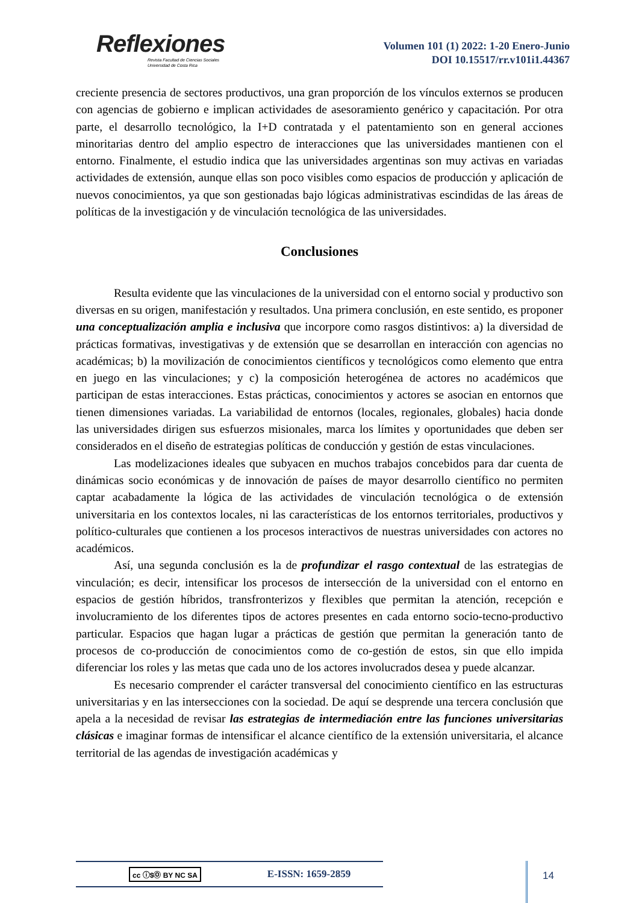Reflexiones
Revista Facultad de Ciencias Sociales
Universidad de Costa Rica
Volumen 101 (1) 2022: 1-20 Enero-Junio
DOI 10.15517/rr.v101i1.44367
creciente presencia de sectores productivos, una gran proporción de los vínculos externos se producen con agencias de gobierno e implican actividades de asesoramiento genérico y capacitación. Por otra parte, el desarrollo tecnológico, la I+D contratada y el patentamiento son en general acciones minoritarias dentro del amplio espectro de interacciones que las universidades mantienen con el entorno. Finalmente, el estudio indica que las universidades argentinas son muy activas en variadas actividades de extensión, aunque ellas son poco visibles como espacios de producción y aplicación de nuevos conocimientos, ya que son gestionadas bajo lógicas administrativas escindidas de las áreas de políticas de la investigación y de vinculación tecnológica de las universidades.
Conclusiones
Resulta evidente que las vinculaciones de la universidad con el entorno social y productivo son diversas en su origen, manifestación y resultados. Una primera conclusión, en este sentido, es proponer una conceptualización amplia e inclusiva que incorpore como rasgos distintivos: a) la diversidad de prácticas formativas, investigativas y de extensión que se desarrollan en interacción con agencias no académicas; b) la movilización de conocimientos científicos y tecnológicos como elemento que entra en juego en las vinculaciones; y c) la composición heterogénea de actores no académicos que participan de estas interacciones. Estas prácticas, conocimientos y actores se asocian en entornos que tienen dimensiones variadas. La variabilidad de entornos (locales, regionales, globales) hacia donde las universidades dirigen sus esfuerzos misionales, marca los límites y oportunidades que deben ser considerados en el diseño de estrategias políticas de conducción y gestión de estas vinculaciones.
Las modelizaciones ideales que subyacen en muchos trabajos concebidos para dar cuenta de dinámicas socio económicas y de innovación de países de mayor desarrollo científico no permiten captar acabadamente la lógica de las actividades de vinculación tecnológica o de extensión universitaria en los contextos locales, ni las características de los entornos territoriales, productivos y político-culturales que contienen a los procesos interactivos de nuestras universidades con actores no académicos.
Así, una segunda conclusión es la de profundizar el rasgo contextual de las estrategias de vinculación; es decir, intensificar los procesos de intersección de la universidad con el entorno en espacios de gestión híbridos, transfronterizos y flexibles que permitan la atención, recepción e involucramiento de los diferentes tipos de actores presentes en cada entorno socio-tecno-productivo particular. Espacios que hagan lugar a prácticas de gestión que permitan la generación tanto de procesos de co-producción de conocimientos como de co-gestión de estos, sin que ello impida diferenciar los roles y las metas que cada uno de los actores involucrados desea y puede alcanzar.
Es necesario comprender el carácter transversal del conocimiento científico en las estructuras universitarias y en las intersecciones con la sociedad. De aquí se desprende una tercera conclusión que apela a la necesidad de revisar las estrategias de intermediación entre las funciones universitarias clásicas e imaginar formas de intensificar el alcance científico de la extensión universitaria, el alcance territorial de las agendas de investigación académicas y
cc ⓘ$Ⓞ BY NC SA E-ISSN: 1659-2859 14